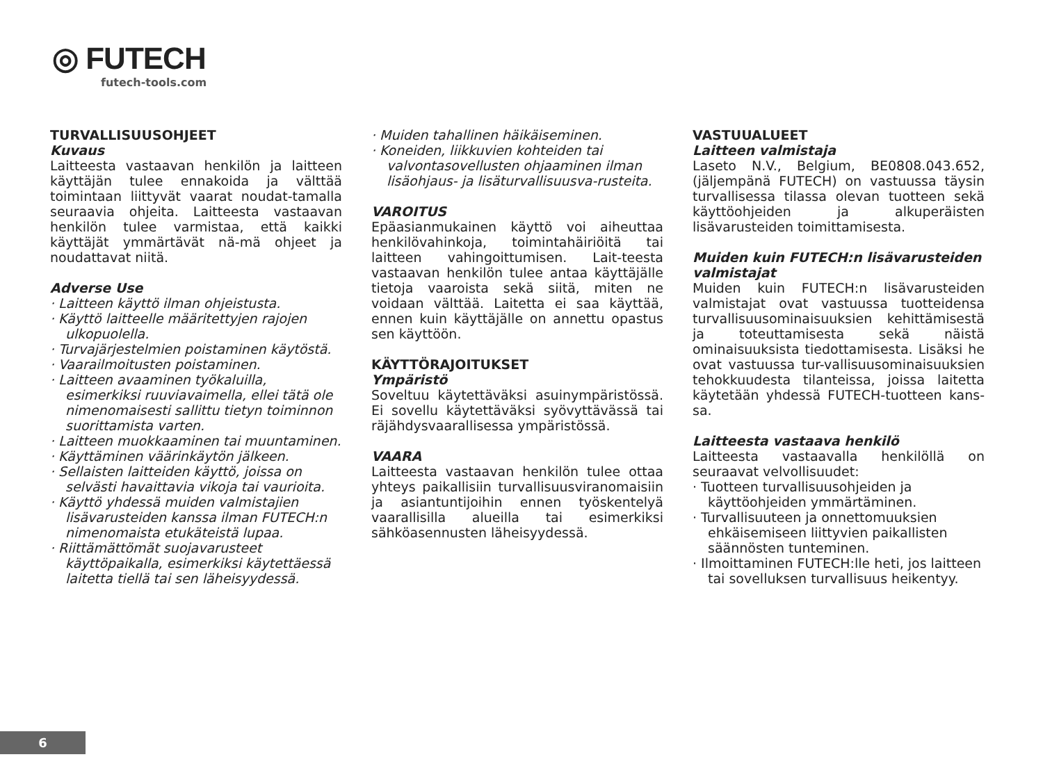◎ FUTECH
futech-tools.com
TURVALLISUUSOHJEET
Kuvaus
Laitteesta vastaavan henkilön ja laitteen käyttäjän tulee ennakoida ja välttää toimintaan liittyvät vaarat noudat-tamalla seuraavia ohjeita. Laitteesta vastaavan henkilön tulee varmistaa, että kaikki käyttäjät ymmärtävät nä-mä ohjeet ja noudattavat niitä.
Adverse Use
· Laitteen käyttö ilman ohjeistusta.
· Käyttö laitteelle määritettyjen rajojen ulkopuolella.
· Turvajärjestelmien poistaminen käytöstä.
· Vaarailmoitusten poistaminen.
· Laitteen avaaminen työkaluilla, esimerkiksi ruuviavaimella, ellei tätä ole nimenomaisesti sallittu tietyn toiminnon suorittamista varten.
· Laitteen muokkaaminen tai muuntaminen.
· Käyttäminen väärinkäytön jälkeen.
· Sellaisten laitteiden käyttö, joissa on selvästi havaittavia vikoja tai vaurioita.
· Käyttö yhdessä muiden valmistajien lisävarusteiden kanssa ilman FUTECH:n nimenomaista etukäteistä lupaa.
· Riittämättömät suojavarusteet käyttöpaikalla, esimerkiksi käytettäessä laitetta tiellä tai sen läheisyydessä.
· Muiden tahallinen häikäiseminen.
· Koneiden, liikkuvien kohteiden tai valvontasovellusten ohjaaminen ilman lisäohjaus- ja lisäturvallisuusva-rusteita.
VAROITUS
Epäasianmukainen käyttö voi aiheuttaa henkilövahinkoja, toimintahäiriöitä tai laitteen vahingoittumisen. Lait-teesta vastaavan henkilön tulee antaa käyttäjälle tietoja vaaroista sekä siitä, miten ne voidaan välttää. Laitetta ei saa käyttää, ennen kuin käyttäjälle on annettu opastus sen käyttöön.
KÄYTTÖRAJOITUKSET
Ympäristö
Soveltuu käytettäväksi asuinympäristössä. Ei sovellu käytettäväksi syövyttävässä tai räjähdysvaarallisessa ympäristössä.
VAARA
Laitteesta vastaavan henkilön tulee ottaa yhteys paikallisiin turvallisuusviranomaisiin ja asiantuntijoihin ennen työskentelyä vaarallisilla alueilla tai esimerkiksi sähköasennusten läheisyydessä.
VASTUUALUEET
Laitteen valmistaja
Laseto N.V., Belgium, BE0808.043.652, (jäljempänä FUTECH) on vastuussa täysin turvallisessa tilassa olevan tuotteen sekä käyttöohjeiden ja alkuperäisten lisävarusteiden toimittamisesta.
Muiden kuin FUTECH:n lisävarusteiden valmistajat
Muiden kuin FUTECH:n lisävarusteiden valmistajat ovat vastuussa tuotteidensa turvallisuusominaisuuksien kehittämisestä ja toteuttamisesta sekä näistä ominaisuuksista tiedottamisesta. Lisäksi he ovat vastuussa tur-vallisuusominaisuuksien tehokkuudesta tilanteissa, joissa laitetta käytetään yhdessä FUTECH-tuotteen kans-sa.
Laitteesta vastaava henkilö
Laitteesta vastaavalla henkilöllä on seuraavat velvollisuudet:
· Tuotteen turvallisuusohjeiden ja käyttöohjeiden ymmärtäminen.
· Turvallisuuteen ja onnettomuuksien ehkäisemiseen liittyvien paikallisten säännösten tunteminen.
· Ilmoittaminen FUTECH:lle heti, jos laitteen tai sovelluksen turvallisuus heikentyy.
6